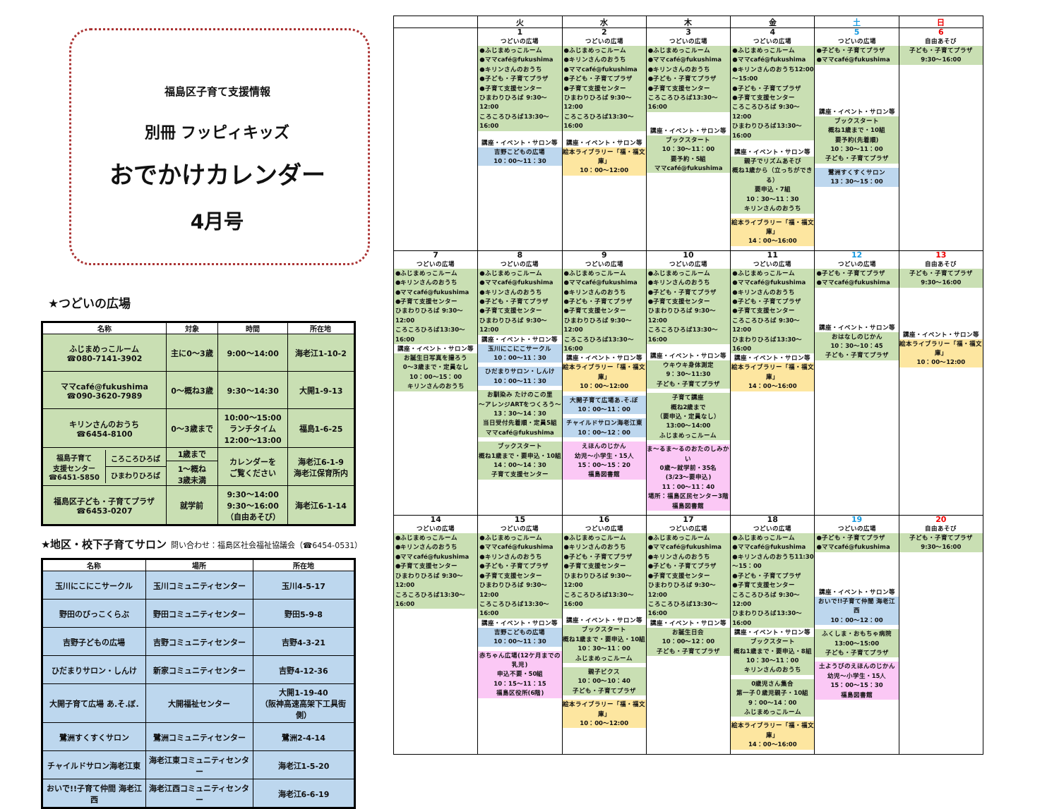福島区子育て支援情報
別冊 フッピィキッズ
おでかけカレンダー
4月号
★つどいの広場
| 名称 | 対象 | 時間 | 所在地 |
| --- | --- | --- | --- |
| ふじまめっこルーム ☎080-7141-3902 | 主に0～3歳 | 9:00～14:00 | 海老江1-10-2 |
| ママcafé@fukushima ☎090-3620-7989 | 0～概ね3歳 | 9:30～14:30 | 大開1-9-13 |
| キリンさんのおうち ☎6454-8100 | 0～3歳まで | 10:00～15:00 ランチタイム 12:00～13:00 | 福島1-6-25 |
| / 福島子育て 支援センター ☎6451-5850 / ころころひろば / / / ひまわりひろば / | 1歳まで 1～概ね 3歳未満 | カレンダーを ご覧ください | 海老江6-1-9 海老江保育所内 |
| 福島区子ども・子育てプラザ ☎6453-0207 | 就学前 | 9:30～14:00 9:30～16:00 （自由あそび） | 海老江6-1-14 |
★地区・校下子育てサロン 問い合わせ：福島区社会福祉協議会（☎6454-0531）
| 名称 | 場所 | 所在地 |
| --- | --- | --- |
| 玉川にこにこサークル | 玉川コミュニティセンター | 玉川4-5-17 |
| 野田のびっこくらぶ | 野田コミュニティセンター | 野田5-9-8 |
| 吉野子どもの広場 | 吉野コミュニティセンター | 吉野4-3-21 |
| ひだまりサロン・しんけ | 新家コミュニティセンター | 吉野4-12-36 |
| 大開子育て広場 あ.そ.ぼ. | 大開福祉センター | 大開1-19-40 （阪神高速高架下工具街側） |
| 鷺洲すくすくサロン | 鷺洲コミュニティセンター | 鷺洲2-4-14 |
| チャイルドサロン海老江東 | 海老江東コミュニティセンター | 海老江1-5-20 |
| おいで!!子育て仲間 海老江西 | 海老江西コミュニティセンター | 海老江6-6-19 |
| | 火 | 水 | 木 | 金 | 土 | 日 |
| --- | --- | --- | --- | --- | --- | --- |
| | 1 つどいの広場 ●ふじまめっこルーム ●ママcafé@fukushima ●キリンさんのおうち ●子ども・子育てプラザ ●子育て支援センター ひまわりひろば 9:30～12:00 ころころひろば13:30～16:00 講座・イベント・サロン等 吉野こどもの広場 10：00～11：30 | 2 つどいの広場 ●ふじまめっこルーム ●キリンさんのおうち ●ママcafé@fukushima ●子ども・子育てプラザ ●子育て支援センター ひまわりひろば 9:30～12:00 ころころひろば13:30～16:00 講座・イベント・サロン等 絵本ライブラリー「福・福文庫」 10：00～12:00 | 3 つどいの広場 ●ふじまめっこルーム ●ママcafé@fukushima ●キリンさんのおうち ●子ども・子育てプラザ ●子育て支援センター ころころひろば13:30～16:00 講座・イベント・サロン等 ブックスタート 10：30～11：00 要予約・5組 ママcafé@fukushima | 4 つどいの広場 ●ふじまめっこルーム ●ママcafé@fukushima ●キリンさんのおうち12:00～15:00 ●子ども・子育てプラザ ●子育て支援センター ころころひろば 9:30～12:00 ひまわりひろば13:30～16:00 講座・イベント・サロン等 親子でリズムあそび 概ね1歳から（立っちができる） 要申込・7組 10：30～11：30 キリンさんのおうち 絵本ライブラリー「福・福文庫」 14：00～16:00 | 5 つどいの広場 ●子ども・子育てプラザ ●ママcafé@fukushima 講座・イベント・サロン等 ブックスタート 概ね1歳まで・10組 要予約(先着順) 10：30～11：00 子ども・子育てプラザ 鷺洲すくすくサロン 13：30～15：00 | 6 自由あそび 子ども・子育てプラザ 9:30～16:00 |
| 7 つどいの広場 ●ふじまめっこルーム ●キリンさんのおうち ●ママcafé@fukushima ●子育て支援センター ひまわりひろば 9:30～12:00 ころころひろば13:30～16:00 講座・イベント・サロン等 お誕生日写真を撮ろう 0～3歳まで・定員なし 10：00～15：00 キリンさんのおうち | 8 つどいの広場 ●ふじまめっこルーム ●ママcafé@fukushima ●キリンさんのおうち ●子ども・子育てプラザ ●子育て支援センター ひまわりひろば 9:30～12:00 講座・イベント・サロン等 玉川にこにこサークル 10：00～11：30 ひだまりサロン・しんけ 10：00～11：30 お馴染み たけのこの里 ～アレンジARTをつくろう～ 13：30～14：30 当日受付先着順・定員5組 ママcafé@fukushima ブックスタート 概ね1歳まで・要申込・10組 14：00～14：30 子育て支援センター | 9 つどいの広場 ●ふじまめっこルーム ●ママcafé@fukushima ●キリンさんのおうち ●子ども・子育てプラザ ●子育て支援センター ひまわりひろば 9:30～12:00 ころころひろば13:30～16:00 講座・イベント・サロン等 絵本ライブラリー「福・福文庫」 10：00～12:00 大開子育て広場あ.そ.ぼ 10：00～11：00 チャイルドサロン海老江東 10：00～12：00 えほんのじかん 幼児～小学生・15人 15：00～15：20 福島図書館 | 10 つどいの広場 ●ふじまめっこルーム ●キリンさんのおうち ●子ども・子育てプラザ ●子育て支援センター ひまわりひろば 9:30～12:00 ころころひろば13:30～16:00 講座・イベント・サロン等 ウキウキ身体測定 9：30～11:30 子ども・子育てプラザ 子育て講座 概ね2歳まで （要申込・定員なし） 13:00～14:00 ふじまめっこルーム ま～るま～るのおたのしみかい 0歳～就学前・35名 (3/23～要申込) 11：00～11：40 場所：福島区民センター3階 福島図書館 | 11 つどいの広場 ●ふじまめっこルーム ●ママcafé@fukushima ●キリンさんのおうち ●子ども・子育てプラザ ●子育て支援センター ころころひろば 9:30～12:00 ひまわりひろば13:30～16:00 講座・イベント・サロン等 絵本ライブラリー「福・福文庫」 14：00～16:00 | 12 つどいの広場 ●子ども・子育てプラザ ●ママcafé@fukushima 講座・イベント・サロン等 おはなしのじかん 10：30～10：45 子ども・子育てプラザ | 13 自由あそび 子ども・子育てプラザ 9:30～16:00 講座・イベント・サロン等 絵本ライブラリー「福・福文庫」 10：00～12:00 |
| 14 つどいの広場 ●ふじまめっこルーム ●キリンさんのおうち ●ママcafé@fukushima ●子育て支援センター ひまわりひろば 9:30～12:00 ころころひろば13:30～16:00 | 15 つどいの広場 ●ふじまめっこルーム ●ママcafé@fukushima ●キリンさんのおうち ●子ども・子育てプラザ ●子育て支援センター ひまわりひろば 9:30～12:00 ころころひろば13:30～16:00 講座・イベント・サロン等 吉野こどもの広場 10：00～11：30 赤ちゃん広場(12ケ月までの乳児) 申込不要・50組 10：15～11：15 福島区役所(6階) | 16 つどいの広場 ●ふじまめっこルーム ●キリンさんのおうち ●子ども・子育てプラザ ●子育て支援センター ひまわりひろば 9:30～12:00 ころころひろば13:30～16:00 講座・イベント・サロン等 ブックスタート 概ね1歳まで・要申込・10組 10：30～11：00 ふじまめっこルーム 親子ビクス 10：00～10：40 子ども・子育てプラザ 絵本ライブラリー「福・福文庫」 10：00～12:00 | 17 つどいの広場 ●ふじまめっこルーム ●ママcafé@fukushima ●キリンさんのおうち ●子ども・子育てプラザ ●子育て支援センター ひまわりひろば 9:30～12:00 ころころひろば13:30～16:00 講座・イベント・サロン等 お誕生日会 10：00～12：00 子ども・子育てプラザ | 18 つどいの広場 ●ふじまめっこルーム ●ママcafé@fukushima ●キリンさんのおうち11:30～15：00 ●子ども・子育てプラザ ●子育て支援センター ころころひろば 9:30～12:00 ひまわりひろば13:30～16:00 講座・イベント・サロン等 ブックスタート 概ね1歳まで・要申込・8組 10：30～11：00 キリンさんのおうち 0歳児さん集合 第一子０歳児親子・10組 9：00～14：00 ふじまめっこルーム 絵本ライブラリー「福・福文庫」 14：00～16:00 | 19 つどいの広場 ●子ども・子育てプラザ ●ママcafé@fukushima 講座・イベント・サロン等 おいで!!子育て仲間 海老江西 10：00～12：00 ふくしま・おもちゃ病院 13:00～15:00 子ども・子育てプラザ 土ようびのえほんのじかん 幼児～小学生・15人 15：00～15：30 福島図書館 | 20 自由あそび 子ども・子育てプラザ 9:30～16:00 |